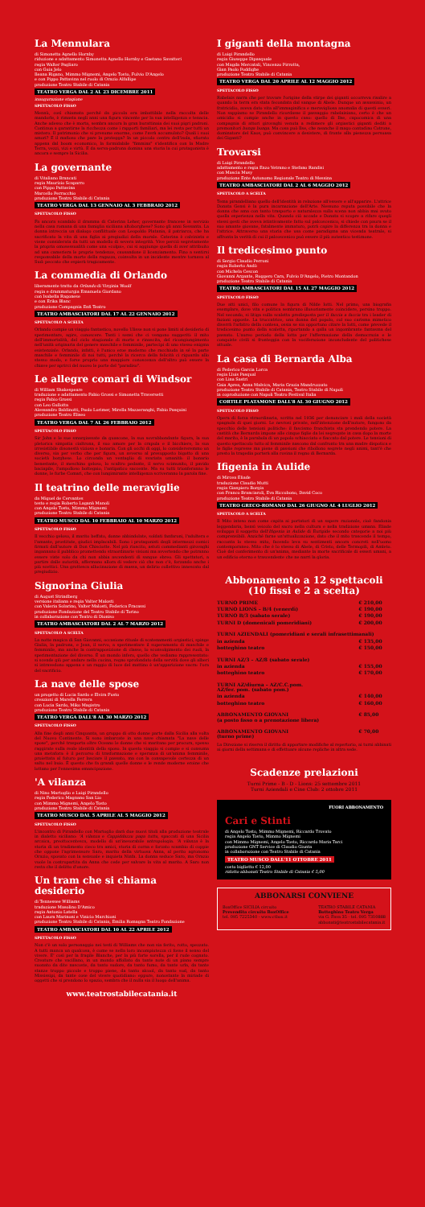La Mennulara
di Simonetta Agnello Hornby
riduzione e adattamento Simonetta Agnello Hornby e Gaetano Savatteri
regia Walter Pagliaro
con Guia Jelo
Ileana Rigano, Mimmo Mignemi, Angelo Tosto, Fulvio D'Angelo
e con Pippo Pattavina nel ruolo di Orazio Alfallipe
produzione Teatro Stabile di Catania
TEATRO VERGA DAL 2 AL 23 DICEMBRE 2011
inaugurazione stagione
SPETTACOLO FISSO
Mennù, così chiamata perché da piccola era imbattibile nella raccolta delle mandorle, è rimasta negli anni una figura vincente per la sua intelligenza e tenacia. Anche adesso che è morta, sembra ancora la gran burattinaia dei suoi pigri padroni. Continua a garantirne la ricchezza come i rapporti familiari, ma lei resta per tutti un mistero. Il patrimonio che si presume enorme, come l'avrà accumulato? Quali i suoi amori? E il mafioso che pare la protegga? In un piccolo centro dell'isola, sfiorato appena dal boom economico, la formidabile "fimmina" s'identifica con la Madre Terra, vezzi, vizi e virtù. E da serva-padrona domina una storia la cui protagonista è ancora e sempre la Sicilia.
La governante
di Vitaliano Brancati
regia Maurizio Scaparro
con Pippo Pattavina
Marcello Perracchio
produzione Teatro Stabile di Catania
TEATRO VERGA DAL 13 GENNAIO AL 3 FEBBRAIO 2012
SPETTACOLO FISSO
Fa ancora scandalo il dramma di Caterina Leher, governante francese in servizio nella casa romana di una famiglia siciliana altoborghese? Sono gli anni Sessanta. La donna intreccia un dialogo conflittuale con Leopoldo Platania, il patriarca, che ha sacrificato la vita di una figlia ai pregiudizi della morale. Caterina è calvinista e viene considerata da tutti un modello di severa integrità. Vive perciò segretamente la propria omosessualità come una «colpa», cui si aggiunge quella di aver attribuito ad una cameriera le proprie tendenze, causandone il licenziamento. Fino a sentirsi responsabile della morte della ragazza, coinvolta in un incidente mentre tornava al Sud: peccato che espierà tragicamente.
La commedia di Orlando
liberamente tratto da Orlando di Virginia Woolf
regia e drammaturgia Emanuela Giordano
con Isabella Ragonese
e con Erika Blanc
produzione Compagnia Enfi Teatro
TEATRO AMBASCIATORI DAL 17 AL 22 GENNAIO 2012
SPETTACOLO A SCELTA
Orlando compie un viaggio fantastico, novello Ulisse non si pone limiti al desiderio di sperimentare, agire, conoscere. Tanti i sensi che ci vengono suggeriti: il mito dell'immortalità, del ciclo stagionale di morte e rinascita, del ricongiungimento nell'unità originaria del genere maschile e femminile, partecipi di uno stesso enigma esistenziale. Orlando, infatti, è l'unico eroe moderno che racchiuda in sé la parte maschile e femminile di noi tutti, perché la ricerca della felicità ci riguarda allo stesso modo, e forse proprio una maggiore conoscenza dell'altro può essere la chiave per aprirci del nuovo le porte del "paradiso".
Le allegre comari di Windsor
di William Shakespeare
traduzione e adattamento Fabio Grossi e Simonetta Traversetti
regia Fabio Grossi
con Leo Gullotta
Alessandro Baldinotti, Paolo Lorimer, Mirella Mazzeranghi, Fabio Pasquini
produzione Teatro Eliseo
TEATRO VERGA DAL 7 AL 26 FEBBRAIO 2012
SPETTACOLO FISSO
Sir John e le sue smargiassate da guascone, la sua sovrabbondante figura, la sua pletorica simpatia cialtrona, il suo amore per la crapula e il bicchiere, la sua irresistibile disonestà viziosa e bonaria. Con gli occhi di oggi, lo considereremmo un diverso, sia per verbo che per figura, un avverso al presupposto bigotto di una società borghese. Lo circonda un ventaglio di svariata umanità: il bonario benestante, il meschino geloso, lo scaltro pedante, il servo scimunito, il pavido baciapile, l'ampolloso bottegaio, l'antipatico saccente. Ma su tutti trionferanno le donne, le furbe Comari, che con lungimirante intelligenza scriveranno la parola fine.
Il teatrino delle meraviglie
da Miguel de Cervantes
testo e regia Roberto Laganà Manoli
con Angelo Tosto, Mimmo Mignemi
produzione Teatro Stabile di Catania
TEATRO MUSCO DAL 10 FEBBRAIO AL 10 MARZO 2012
SPETTACOLO FISSO
Il vecchio geloso, il marito beffato, donne abbindolate, soldati fanfaroni, l'adultera e l'amante, prostitute, giudici implacabili. Sono i protagonisti degli intermezzi comici firmati dall'autore di Don Chisciotte. Nel più riuscito, astuti commedianti girovaghi ingannano il pubblico promettendo straordinarie visioni ma avvertendo che potranno essere viste solo da chi non abbia ascendenti di sangue ebreo. Gli spettatori, a partire dalle autorità, affermano allora di vedere ciò che non c'è, forzando anche i più scettici. Una grottesca allucinazione di massa, un delirio collettivo innescato dal pregiudizio.
Signorina Giulia
di August Strindberg
versione italiana e regia Valter Malosti
con Valeria Solarino, Valter Malosti, Federica Fracassi
produzione Fondazione del Teatro Stabile di Torino
in collaborazione con Teatro di Dioniso
TEATRO AMBASCIATORI DAL 2 AL 7 MARZO 2012
SPETTACOLO A SCELTA
La notte magica di San Giovanni, occasione rituale di scatenamenti orgiastici, spinge Giulia, la padrona, e Jean, il servo, a sperimentare il superamento di maschile e femminile, ma anche la contrapposizione di classe, lo sconvolgimento dei ruoli, la sperimentazione del diverso. È un mondo infero, quello che vediamo rappresentato: si scende giù per andare nella cucina, regno sprofondato della servitù dove gli alberi si intravedono appena e un raggio di luce del mattino è un'apparizione sacra: l'ora del sacrificio.
La nave delle spose
un progetto di Lucia Sardo e Elvira Fusto
creazioni di Marella Ferrera
con Lucia Sardo, Miko Magistro
produzione Teatro Stabile di Catania
TEATRO VERGA DALL'8 AL 30 MARZO 2012
SPETTACOLO FISSO
Alla fine degli anni Cinquanta, un gruppo di otto donne parte dalla Sicilia alla volta del Nuovo Continente. Si sono imbarcate in una nave chiamata "La nave delle spose", perché trasporta oltre Oceano le donne che si maritano per procura, spesso raggirate sulla reale identità dello sposo. In questo viaggio si compie e si consuma una metafora: è il percorso di trasformazione e speranza di un'anima femminile, proiettata al futuro per lasciare il passato, ma con la consapevole certezza di un salto nel buio. È questo che fa grandi quelle donne e le rende moderne eroine che lottano per l'ennesima emancipazione.
'A vilanza
di Nino Martoglio e Luigi Pirandello
regia Federico Magnano San Lio
con Mimmo Mignemi, Angelo Tosto
produzione Teatro Stabile di Catania
TEATRO MUSCO DAL 5 APRILE AL 5 MAGGIO 2012
SPETTACOLO FISSO
L'incontro di Pirandello con Martoglio darà due nuovi titoli alla produzione teatrale in dialetto siciliano: 'A vilanza e Cappiddazzu paga tuttu, spaccati di una Sicilia arcaica, preottocentesca, modello di un'inesorabile antropologia. 'A vilanza è la storia di un tradimento cieco tra amici, storia di corna e forzato scambio di coppie che oppone l'agrimensore Saro, marito della virtuosa Anna, al perito agronomo Orazio, sposato con la sensuale e inquieta Ninfa. La donna seduce Saro, ma Orazio vuole la contropartita da Anna che cede per salvare la vita al marito. A Saro non resta che il delitto d'onore.
Un tram che si chiama desiderio
di Tennessee Williams
traduzione Masolino D'Amico
regia Antonio Latella
con Laura Marinoni e Vinicio Marchioni
produzione Teatro Stabile di Catania, Emilia Romagna Teatro Fondazione
TEATRO AMBASCIATORI DAL 10 AL 22 APRILE 2012
SPETTACOLO FISSO
Non c'è un solo personaggio nei testi di Williams che non sia ferito, rotto, spezzato. A tutti manca un qualcosa, è come se nella loro incompiutezza ci fosse il senso del vivere. E' così per la fragile Blanche, per la più forte sorella, per il rude cognato. Creature che vacillano, in un mondo affollato da tante note di un piano sempre suonato da dite nascoste, da tanto sudore, da tanto fumo, da tante urla, da tante stanze troppo piccole e troppo piene, da tanto alcool, da tanto sud, da tanto Mississipi, da tante cose del vivere quotidiano: eppure, nonostante la miriade di oggetti che si prendono lo spazio, sembra che il nulla sia il luogo dell'anima.
www.teatrostabilecatania.it
I giganti della montagna
di Luigi Pirandello
regia Giuseppe Dipasquale
con Magda Mercatali, Vincenzo Pirrotta,
Gian Paolo Poddighe
produzione Teatro Stabile di Catania
TEATRO VERGA DAL 20 APRILE AL 12 MAGGIO 2012
SPETTACOLO FISSO
Rabelais narra che per trovare l'origine della stirpe dei giganti occorreva risalire a quando la terra era stata fecondata dal sangue di Abele. Dunque un assassinio, un fratricidio, aveva dato vita all'immaginifica e meravigliosa anomalia di questi esseri. Non sappiamo se Pirandello ricordasse il passaggio rabelaisiano, certo è che un omicidio si compie anche in questo caso: quello di Ilse, capocomica di una compagnia di attori girovaghi venuta a redimere gli orgiastici giganti dediti a premonitori bunga bunga. Ma cosa può Ilse, che neanche il mago contadino Cotrone, dominatore del Kaos, può convincere a desistere, di fronte alla pienezza persuasa dei Giganti?
Trovarsi
di Luigi Pirandello
adattamento e regia Enzo Vetrano e Stefano Randisi
con Mascia Musy
produzione Ente Autonomo Regionale Teatro di Messina
TEATRO AMBASCIATORI DAL 2 AL 6 MAGGIO 2012
SPETTACOLO A SCELTA
Tema pirandelliano quello dell'identità in relazione all'essere e all'apparire. L'attrice Donata Gensi è la pura incarnazione dell'Arte. Nessuno reputa possibile che la donna che ama con tanto trasporto e naturalezza sulla scena non abbia mai avuto quella esperienza nella vita. Quando ciò accade e Donata si scopre a rifare quegli stessi gesti che aveva istintivamente fatto sul palcoscenico, si chiede con paura se il suo amante giovane, fatalmente immaturo, potrà capire la differenza tra la donna e l'attrice. Attraverso una storia che usa come paradigma una vicenda teatrale, si affronta la verità di cui il palcoscenico può essere il più autentico testimone.
Il tredicesimo punto
di Sergio Claudio Perroni
regia Roberto Andò
con Michela Cescon
Giovanni Argante, Ruggero Cara, Fulvio D'Angelo, Pietro Montandon
produzione Teatro Stabile di Catania
TEATRO AMBASCIATORI DAL 15 AL 27 MAGGIO 2012
SPETTACOLO FISSO
Due atti unici, filo comune la figura di Nilde Iotti. Nel primo, una biografia esemplare, dove vita e politica sembrano illusoriamente coincidere, persino troppo. Nel secondo, si litiga sulla scaletta predisposta per il faccia a faccia tra i leader di fazioni opposte. La truccatrice, una donna del popolo, col suo carisma mimetico diverrà l'arbitro della contesa, ossia se sia opportuno citare la Iotti, come prevede il tredicesimo punto della scaletta, riportando a galla un ingombrante fantasma del passato. L'aureo periodo della lotta per l'affermazione della democrazia e le conquiste civili si fronteggia con la vociferazione inconcludente del politichese attuale.
La casa di Bernarda Alba
di Federico Garcia Lorca
regia Lluis Pasqual
con Lina Sastri
Gaia Aprea, Anna Malvica, Maria Grazia Mandruzzato
produzione Teatro Stabile di Catania, Teatro Stabile di Napoli
in coproduzione con Napoli Teatro Festival Italia
CORTILE PLATAMONE DALL'8 AL 30 GIUGNO 2012
SPETTACOLO FISSO
Opera di forza straordinaria, scritta nel 1936 per denunciare i mali della società spagnola di quei giorni. Le nevrosi private, nell'intenzione dell'autore, fungono da specchio delle tensioni politiche: il fascismo franchista sta prendendo potere. La castità che Bernarda impone alle cinque figlie da lei segregate in casa dopo la morte del marito, è la parabola di un popolo schiacciato e fiaccato dal potere. Le tensioni di questo spettacolo tutto al femminile nascono dal confronto tra una madre dispotica e le figlie represse ma piene di passioni che ribollono segrete negli animi, tant'è che presto la tragedia porterà alla rovina il regno di Bernarda.
Ifigenia in Aulide
di Mircea Eliade
traduzione Claudio Mutti
regia Gianpiero Borgia
con Franco Branciaroli, Eva Riccobono, David Coco
produzione Teatro Stabile di Catania
TEATRO GRECO-ROMANO DAL 26 GIUGNO AL 4 LUGLIO 2012
SPETTACOLO A SCELTA
Il Mito inteso non come capita ai portatori di un sapere razionale, cioè fandonia leggendaria, bensì veicolo del sacro nella cultura e nella tradizione umana. Eliade sviluppa il soggetto dell'Ifigenia in Aulide di Euripide secondo categorie a noi più comprensibili. Anziché farne un'attualizzazione, dato che il mito trascende il tempo, racconta lo stesso mito, facendo leva su sentimenti ancora concreti nell'uomo contemporaneo. Mito che è lo stesso di Abele, di Cristo, delle Termopili, di Amleto. Cioè del conferimento di un'anima, mediante la morte sacrificale di esseri umani, a un edificio eterno e trascendente che ne narri la gloria.
Abbonamento a 12 spettacoli
(10 fissi e 2 a scelta)
| TURNO PRIME | € 210,00 |
| TURNO LIONS – B/4 (venerdì) | € 190,00 |
| TURNO B/3 (sabato serale) | € 190,00 |
| TURNI D (domenicali pomeridiani) | € 200,00 |
| TURNI AZIENDALI (pomeridiani e serali infrasettimanali) | |
| in azienda | € 135,00 |
| botteghino teatro | € 150,00 |
| TURNI AZ/3 – AZ/8 (sabato serale) | |
| in azienda | € 155,00 |
| botteghino teatro | € 170,00 |
| TURNI AZ/diurna – AZ/C.C.pom. AZ/fer. pom. (sabato pom.) | |
| in azienda | € 140,00 |
| botteghino teatro | € 160,00 |
| ABBONAMENTO GIOVANI (a posto fisso o a prenotazione libera) | € 85,00 |
| ABBONAMENTO GIOVANI (turno prime) | € 70,00 |
La Direzione si riserva il diritto di apportare modifiche al repertorio, ai turni abbinati ai giorni della settimana e di effettuare alcune repliche in altra sede.
Scadenze prelazioni
Turni Prime - B - D - Lions: 25 settembre 2011
Turni Aziendali e Cine Club: 2 ottobre 2011
FUORI ABBONAMENTO
Cari e Stinti
di Angelo Tosto, Mimmo Mignemi, Riccardo Trovato
regia Angelo Tosto, Mimmo Mignemi
con Mimmo Mignemi, Angelo Tosto, Riccardo Maria Tarci
produzione GNT Service di Claudio Giunta
in collaborazione con Teatro Stabile di Catania
TEATRO MUSCO DALL'11 OTTOBRE 2011
costo biglietto € 12,00
ridotto abbonati Teatro Stabile di Catania € 5,00
ABBONARSI CONVIENE
BoxOffice SICILIA circuito
Prevendita circuito BoxOffice
tel. 095 7225340 - www.ctbox.it
TEATRO STABILE CATANIA
Botteghino Teatro Verga
via G. Fava 35 - tel. 095 7310888
abbonati@teatrostabilecatania.it